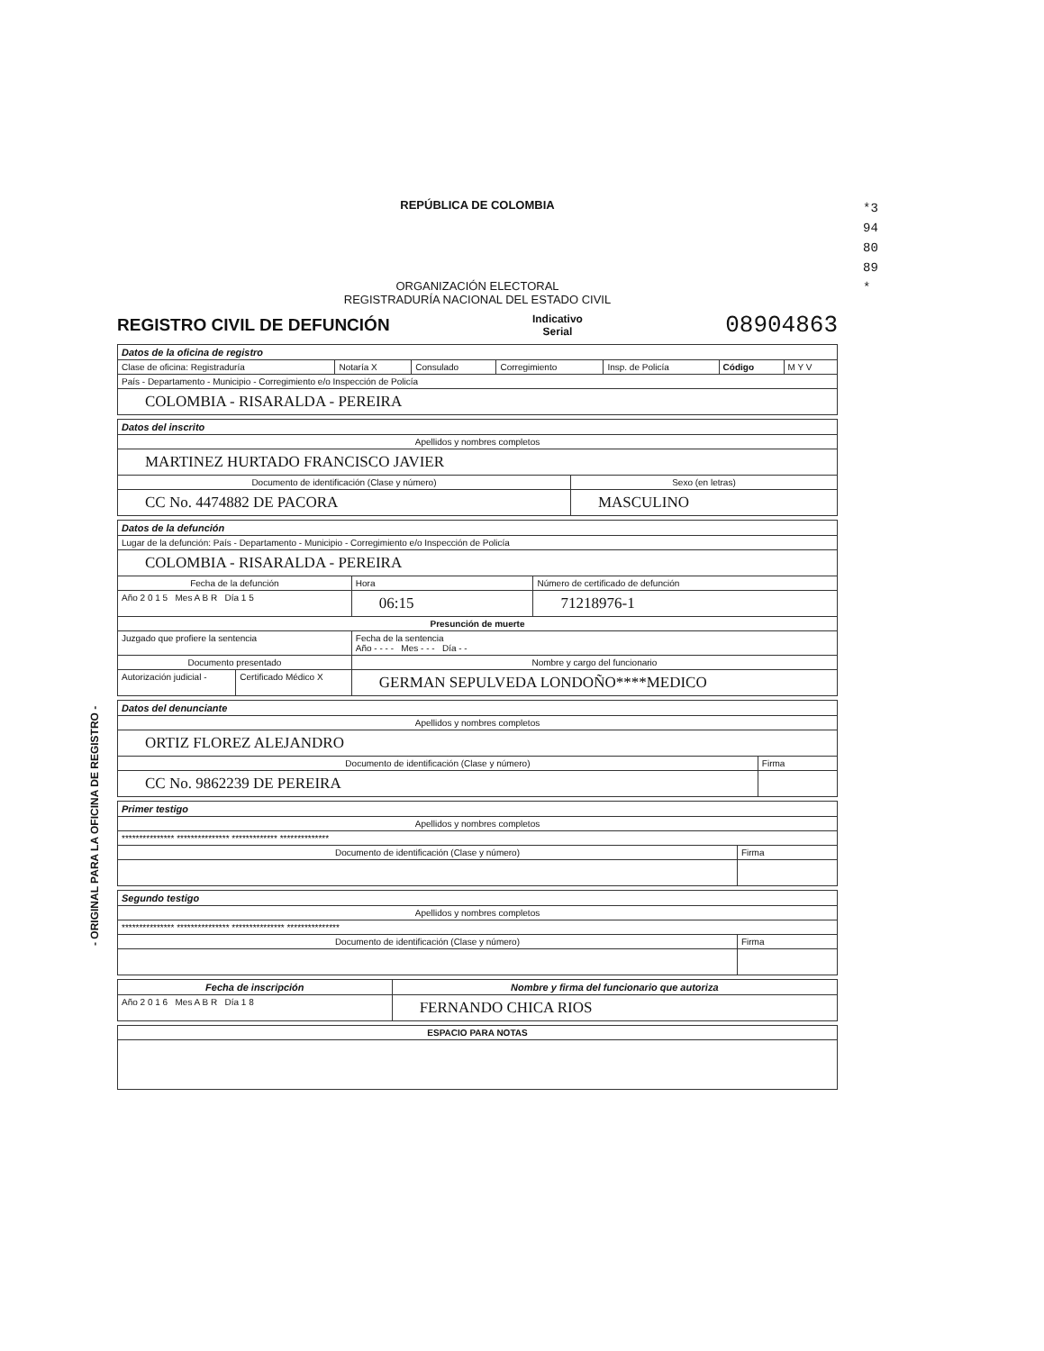- ORIGINAL PARA LA OFICINA DE REGISTRO -
*3948089*
REPÚBLICA DE COLOMBIA
ORGANIZACIÓN ELECTORAL
REGISTRADURÍA NACIONAL DEL ESTADO CIVIL
REGISTRO CIVIL DE DEFUNCIÓN
Indicativo
Serial 08904863
| Datos de la oficina de registro | | | | | | |
| --- | --- | --- | --- | --- | --- | --- |
| Clase de oficina: Registraduría | Notaría X | Consulado | Corregimiento | Insp. de Policía | Código | M Y V |
| País - Departamento - Municipio - Corregimiento e/o Inspección de Policía | | | | | | |
| COLOMBIA - RISARALDA - PEREIRA | | | | | | |
| Datos del inscrito | |
| --- | --- |
| Apellidos y nombres completos | |
| MARTINEZ HURTADO FRANCISCO JAVIER | |
| Documento de identificación (Clase y número) | Sexo (en letras) |
| CC No. 4474882 DE PACORA | MASCULINO |
| Datos de la defunción | | | |
| --- | --- | --- | --- |
| Lugar de la defunción: País - Departamento - Municipio - Corregimiento e/o Inspección de Policía | | | |
| COLOMBIA - RISARALDA - PEREIRA | | | |
| Fecha de la defunción | | Hora | Número de certificado de defunción |
| Año 2 0 1 5 Mes A B R Día 1 5 | | 06:15 | 71218976-1 |
| Presunción de muerte | | | |
| Juzgado que profiere la sentencia | | Fecha de la sentencia Año - - - - Mes - - - Día - - | |
| Documento presentado | | Nombre y cargo del funcionario | |
| Autorización judicial - | Certificado Médico X | GERMAN SEPULVEDA LONDOÑO****MEDICO | |
| Datos del denunciante | |
| --- | --- |
| Apellidos y nombres completos | |
| ORTIZ FLOREZ ALEJANDRO | |
| Documento de identificación (Clase y número) | Firma |
| CC No. 9862239 DE PEREIRA | |
| Primer testigo | |
| --- | --- |
| Apellidos y nombres completos | |
| *************** *************** ************* ************** | |
| Documento de identificación (Clase y número) | Firma |
| Segundo testigo | |
| --- | --- |
| Apellidos y nombres completos | |
| *************** *************** *************** *************** | |
| Documento de identificación (Clase y número) | Firma |
| Fecha de inscripción | Nombre y firma del funcionario que autoriza |
| --- | --- |
| Año 2 0 1 6 Mes A B R Día 1 8 | FERNANDO CHICA RIOS |
| ESPACIO PARA NOTAS |